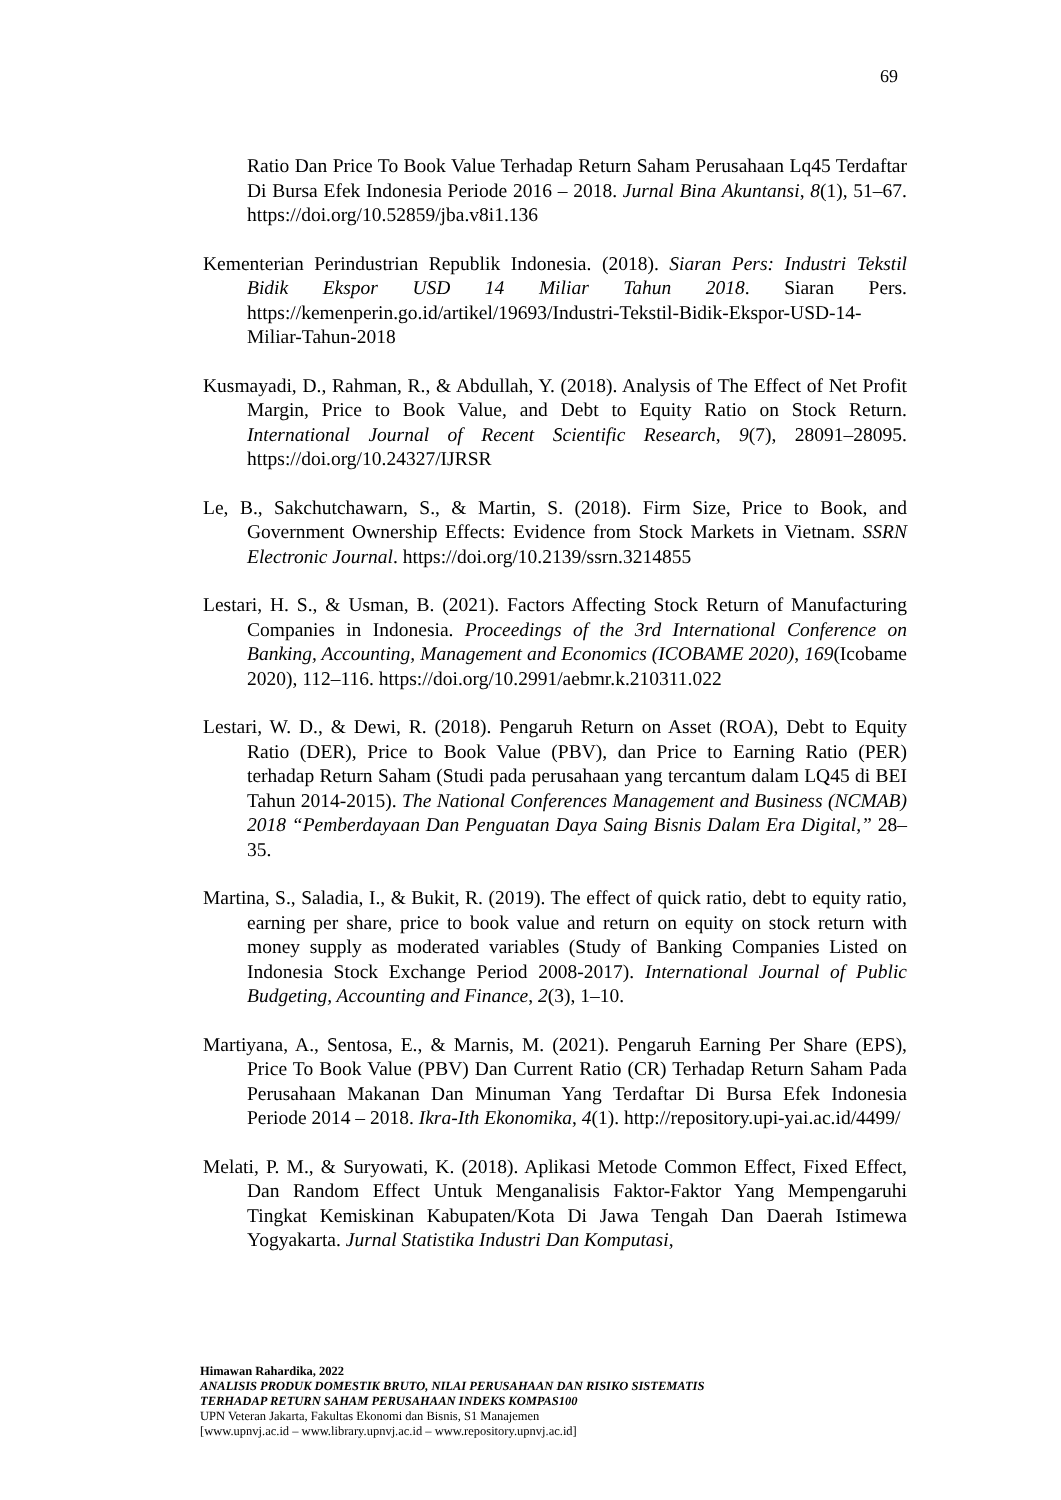69
Ratio Dan Price To Book Value Terhadap Return Saham Perusahaan Lq45 Terdaftar Di Bursa Efek Indonesia Periode 2016 – 2018. Jurnal Bina Akuntansi, 8(1), 51–67. https://doi.org/10.52859/jba.v8i1.136
Kementerian Perindustrian Republik Indonesia. (2018). Siaran Pers: Industri Tekstil Bidik Ekspor USD 14 Miliar Tahun 2018. Siaran Pers. https://kemenperin.go.id/artikel/19693/Industri-Tekstil-Bidik-Ekspor-USD-14-Miliar-Tahun-2018
Kusmayadi, D., Rahman, R., & Abdullah, Y. (2018). Analysis of The Effect of Net Profit Margin, Price to Book Value, and Debt to Equity Ratio on Stock Return. International Journal of Recent Scientific Research, 9(7), 28091–28095. https://doi.org/10.24327/IJRSR
Le, B., Sakchutchawarn, S., & Martin, S. (2018). Firm Size, Price to Book, and Government Ownership Effects: Evidence from Stock Markets in Vietnam. SSRN Electronic Journal. https://doi.org/10.2139/ssrn.3214855
Lestari, H. S., & Usman, B. (2021). Factors Affecting Stock Return of Manufacturing Companies in Indonesia. Proceedings of the 3rd International Conference on Banking, Accounting, Management and Economics (ICOBAME 2020), 169(Icobame 2020), 112–116. https://doi.org/10.2991/aebmr.k.210311.022
Lestari, W. D., & Dewi, R. (2018). Pengaruh Return on Asset (ROA), Debt to Equity Ratio (DER), Price to Book Value (PBV), dan Price to Earning Ratio (PER) terhadap Return Saham (Studi pada perusahaan yang tercantum dalam LQ45 di BEI Tahun 2014-2015). The National Conferences Management and Business (NCMAB) 2018 “Pemberdayaan Dan Penguatan Daya Saing Bisnis Dalam Era Digital,” 28–35.
Martina, S., Saladia, I., & Bukit, R. (2019). The effect of quick ratio, debt to equity ratio, earning per share, price to book value and return on equity on stock return with money supply as moderated variables (Study of Banking Companies Listed on Indonesia Stock Exchange Period 2008-2017). International Journal of Public Budgeting, Accounting and Finance, 2(3), 1–10.
Martiyana, A., Sentosa, E., & Marnis, M. (2021). Pengaruh Earning Per Share (EPS), Price To Book Value (PBV) Dan Current Ratio (CR) Terhadap Return Saham Pada Perusahaan Makanan Dan Minuman Yang Terdaftar Di Bursa Efek Indonesia Periode 2014 – 2018. Ikra-Ith Ekonomika, 4(1). http://repository.upi-yai.ac.id/4499/
Melati, P. M., & Suryowati, K. (2018). Aplikasi Metode Common Effect, Fixed Effect, Dan Random Effect Untuk Menganalisis Faktor-Faktor Yang Mempengaruhi Tingkat Kemiskinan Kabupaten/Kota Di Jawa Tengah Dan Daerah Istimewa Yogyakarta. Jurnal Statistika Industri Dan Komputasi,
Himawan Rahardika, 2022
ANALISIS PRODUK DOMESTIK BRUTO, NILAI PERUSAHAAN DAN RISIKO SISTEMATIS
TERHADAP RETURN SAHAM PERUSAHAAN INDEKS KOMPAS100
UPN Veteran Jakarta, Fakultas Ekonomi dan Bisnis, S1 Manajemen
[www.upnvj.ac.id – www.library.upnvj.ac.id – www.repository.upnvj.ac.id]